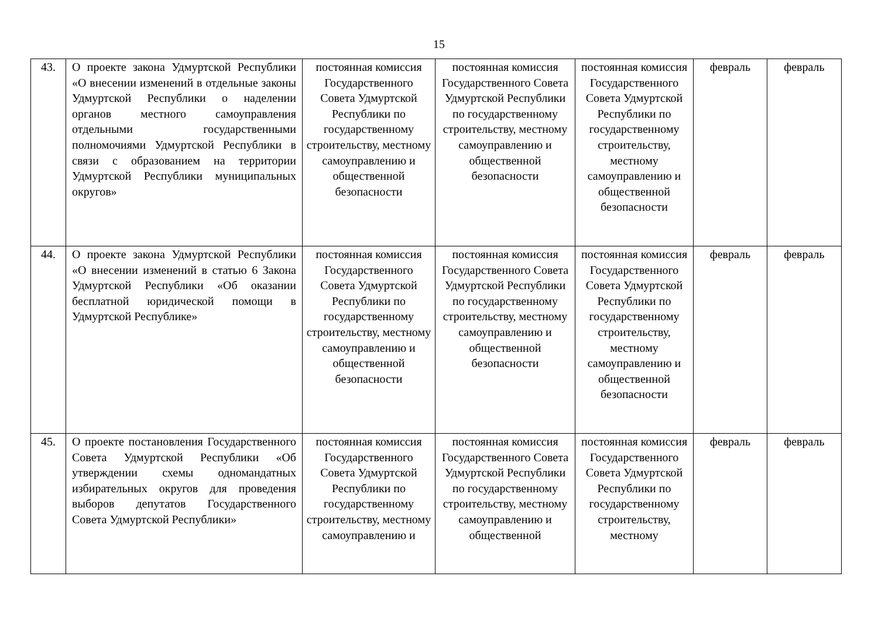15
| 43. | О проекте закона Удмуртской Республики «О внесении изменений в отдельные законы Удмуртской Республики о наделении органов местного самоуправления отдельными государственными полномочиями Удмуртской Республики в связи с образованием на территории Удмуртской Республики муниципальных округов» | постоянная комиссия Государственного Совета Удмуртской Республики по государственному строительству, местному самоуправлению и общественной безопасности | постоянная комиссия Государственного Совета Удмуртской Республики по государственному строительству, местному самоуправлению и общественной безопасности | постоянная комиссия Государственного Совета Удмуртской Республики по государственному строительству, местному самоуправлению и общественной безопасности | февраль | февраль |
| 44. | О проекте закона Удмуртской Республики «О внесении изменений в статью 6 Закона Удмуртской Республики «Об оказании бесплатной юридической помощи в Удмуртской Республике» | постоянная комиссия Государственного Совета Удмуртской Республики по государственному строительству, местному самоуправлению и общественной безопасности | постоянная комиссия Государственного Совета Удмуртской Республики по государственному строительству, местному самоуправлению и общественной безопасности | постоянная комиссия Государственного Совета Удмуртской Республики по государственному строительству, местному самоуправлению и общественной безопасности | февраль | февраль |
| 45. | О проекте постановления Государственного Совета Удмуртской Республики «Об утверждении схемы одномандатных избирательных округов для проведения выборов депутатов Государственного Совета Удмуртской Республики» | постоянная комиссия Государственного Совета Удмуртской Республики по государственному строительству, местному самоуправлению и | постоянная комиссия Государственного Совета Удмуртской Республики по государственному строительству, местному самоуправлению и общественной | постоянная комиссия Государственного Совета Удмуртской Республики по государственному строительству, местному | февраль | февраль |